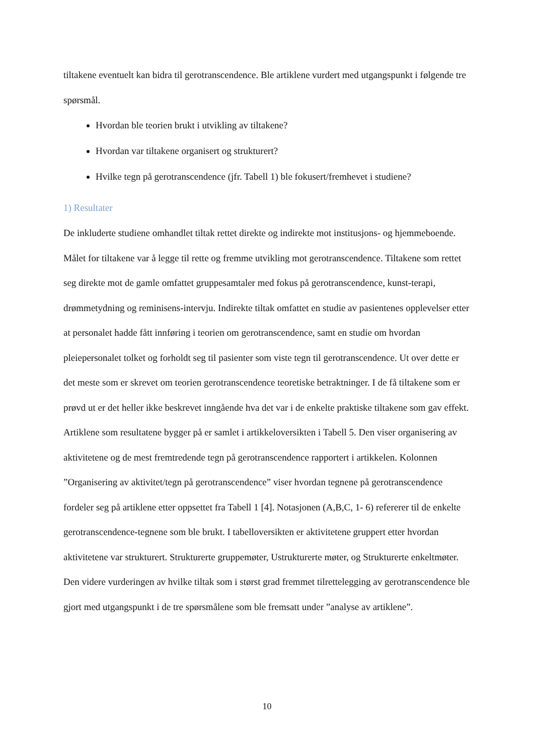tiltakene eventuelt kan bidra til gerotranscendence. Ble artiklene vurdert med utgangspunkt i følgende tre spørsmål.
Hvordan ble teorien brukt i utvikling av tiltakene?
Hvordan var tiltakene organisert og strukturert?
Hvilke tegn på gerotranscendence (jfr. Tabell 1) ble fokusert/fremhevet i studiene?
1) Resultater
De inkluderte studiene omhandlet tiltak rettet direkte og indirekte mot institusjons- og hjemmeboende. Målet for tiltakene var å legge til rette og fremme utvikling mot gerotranscendence. Tiltakene som rettet seg direkte mot de gamle omfattet gruppesamtaler med fokus på gerotranscendence, kunst-terapi, drømmetydning og reminisens-intervju. Indirekte tiltak omfattet en studie av pasientenes opplevelser etter at personalet hadde fått innføring i teorien om gerotranscendence, samt en studie om hvordan pleiepersonalet tolket og forholdt seg til pasienter som viste tegn til gerotranscendence. Ut over dette er det meste som er skrevet om teorien gerotranscendence teoretiske betraktninger. I de få tiltakene som er prøvd ut er det heller ikke beskrevet inngående hva det var i de enkelte praktiske tiltakene som gav effekt. Artiklene som resultatene bygger på er samlet i artikkeloversikten i Tabell 5. Den viser organisering av aktivitetene og de mest fremtredende tegn på gerotranscendence rapportert i artikkelen. Kolonnen ”Organisering av aktivitet/tegn på gerotranscendence” viser hvordan tegnene på gerotranscendence fordeler seg på artiklene etter oppsettet fra Tabell 1 [4]. Notasjonen (A,B,C, 1- 6) refererer til de enkelte gerotranscendence-tegnene som ble brukt. I tabelloversikten er aktivitetene gruppert etter hvordan aktivitetene var strukturert. Strukturerte gruppemøter, Ustrukturerte møter, og Strukturerte enkeltmøter. Den videre vurderingen av hvilke tiltak som i størst grad fremmet tilrettelegging av gerotranscendence ble gjort med utgangspunkt i de tre spørsmålene som ble fremsatt under ”analyse av artiklene”.
10